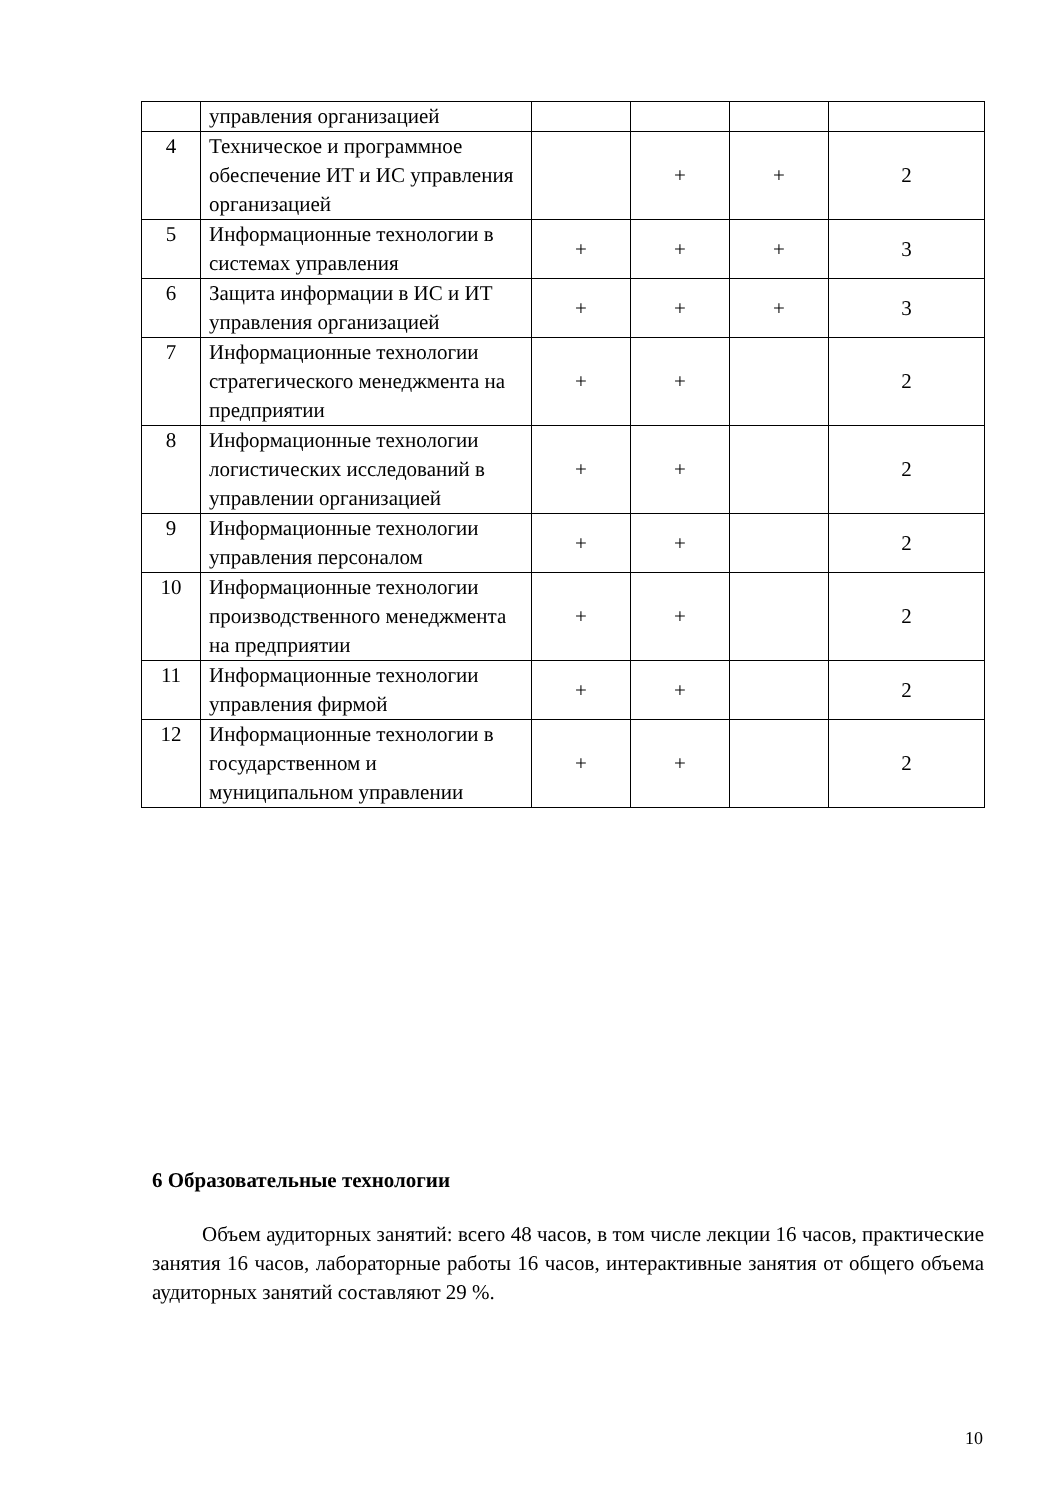| | управления организацией | | | | |
| 4 | Техническое и программное обеспечение ИТ и ИС управления организацией | | + | + | 2 |
| 5 | Информационные технологии в системах управления | + | + | + | 3 |
| 6 | Защита информации в ИС и ИТ управления организацией | + | + | + | 3 |
| 7 | Информационные технологии стратегического менеджмента на предприятии | + | + | | 2 |
| 8 | Информационные технологии логистических исследований в управлении организацией | + | + | | 2 |
| 9 | Информационные технологии управления персоналом | + | + | | 2 |
| 10 | Информационные технологии производственного менеджмента на предприятии | + | + | | 2 |
| 11 | Информационные технологии управления фирмой | + | + | | 2 |
| 12 | Информационные технологии в государственном и муниципальном управлении | + | + | | 2 |
6 Образовательные технологии
Объем аудиторных занятий: всего 48 часов, в том числе лекции 16 часов, практические занятия 16 часов, лабораторные работы 16 часов, интерактивные занятия от общего объема аудиторных занятий составляют 29 %.
10